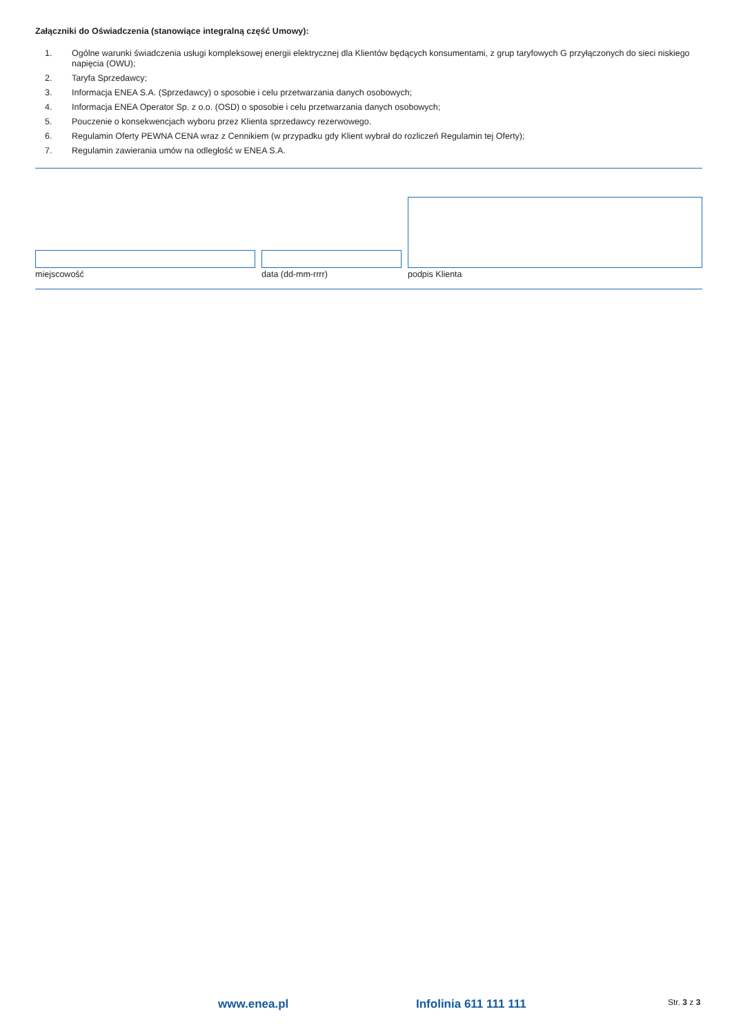Załączniki do Oświadczenia (stanowiące integralną część Umowy):
1. Ogólne warunki świadczenia usługi kompleksowej energii elektrycznej dla Klientów będących konsumentami, z grup taryfowych G przyłączonych do sieci niskiego napięcia (OWU);
2. Taryfa Sprzedawcy;
3. Informacja ENEA S.A. (Sprzedawcy) o sposobie i celu przetwarzania danych osobowych;
4. Informacja ENEA Operator Sp. z o.o. (OSD) o sposobie i celu przetwarzania danych osobowych;
5. Pouczenie o konsekwencjach wyboru przez Klienta sprzedawcy rezerwowego.
6. Regulamin Oferty PEWNA CENA wraz z Cennikiem (w przypadku gdy Klient wybrał do rozliczeń Regulamin tej Oferty);
7. Regulamin zawierania umów na odległość w ENEA S.A.
miejscowość
data (dd-mm-rrrr)
podpis Klienta
www.enea.pl Infolinia 611 111 111 Str. 3 z 3